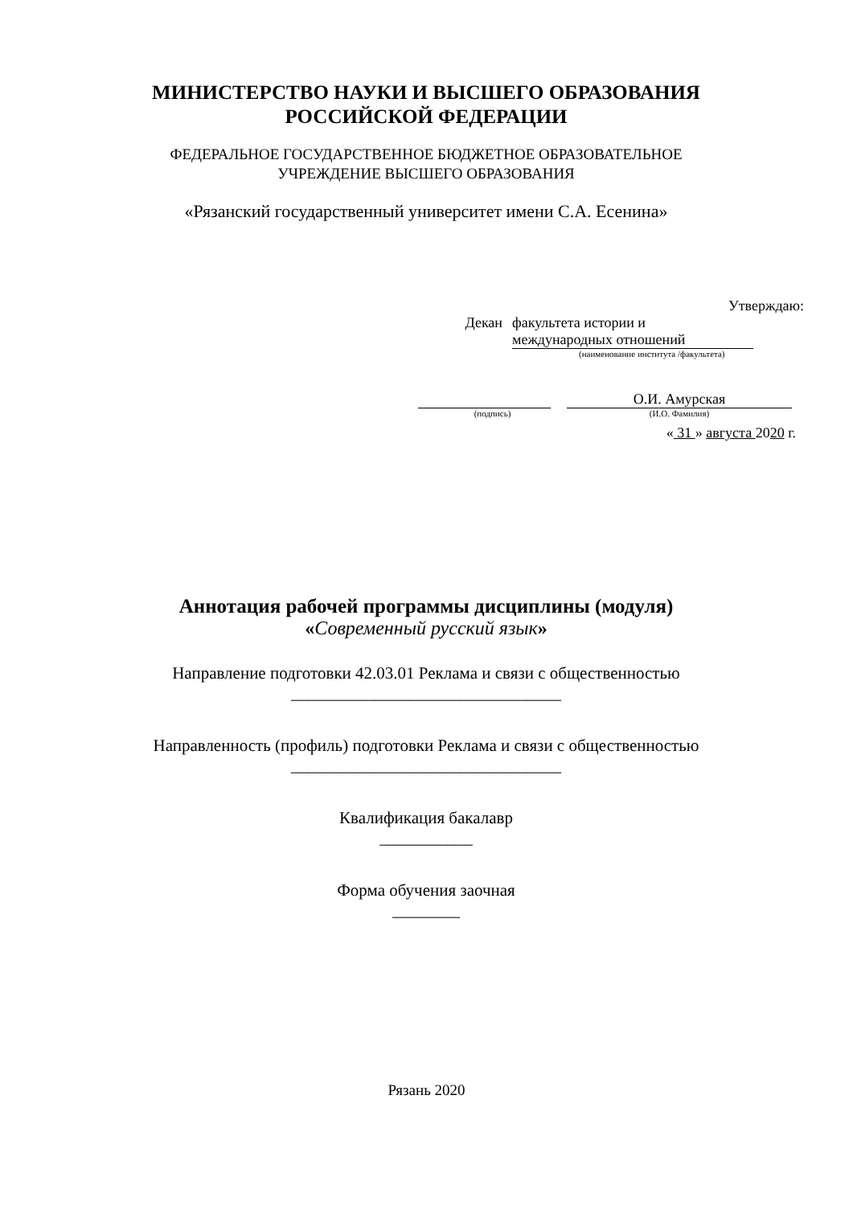МИНИСТЕРСТВО НАУКИ И ВЫСШЕГО ОБРАЗОВАНИЯ
РОССИЙСКОЙ ФЕДЕРАЦИИ
ФЕДЕРАЛЬНОЕ ГОСУДАРСТВЕННОЕ БЮДЖЕТНОЕ ОБРАЗОВАТЕЛЬНОЕ
УЧРЕЖДЕНИЕ ВЫСШЕГО ОБРАЗОВАНИЯ
«Рязанский государственный университет имени С.А. Есенина»
Утверждаю:
Декан факультета истории и
международных отношений
(наименование института /факультета)
О.И. Амурская
(подпись) (И.О. Фамилия)
« 31 » августа 2020 г.
Аннотация рабочей программы дисциплины (модуля)
«Современный русский язык»
Направление подготовки 42.03.01 Реклама и связи с общественностью
________________________________
Направленность (профиль) подготовки Реклама и связи с общественностью
________________________________
Квалификация бакалавр
___________
Форма обучения заочная
________
Рязань 2020